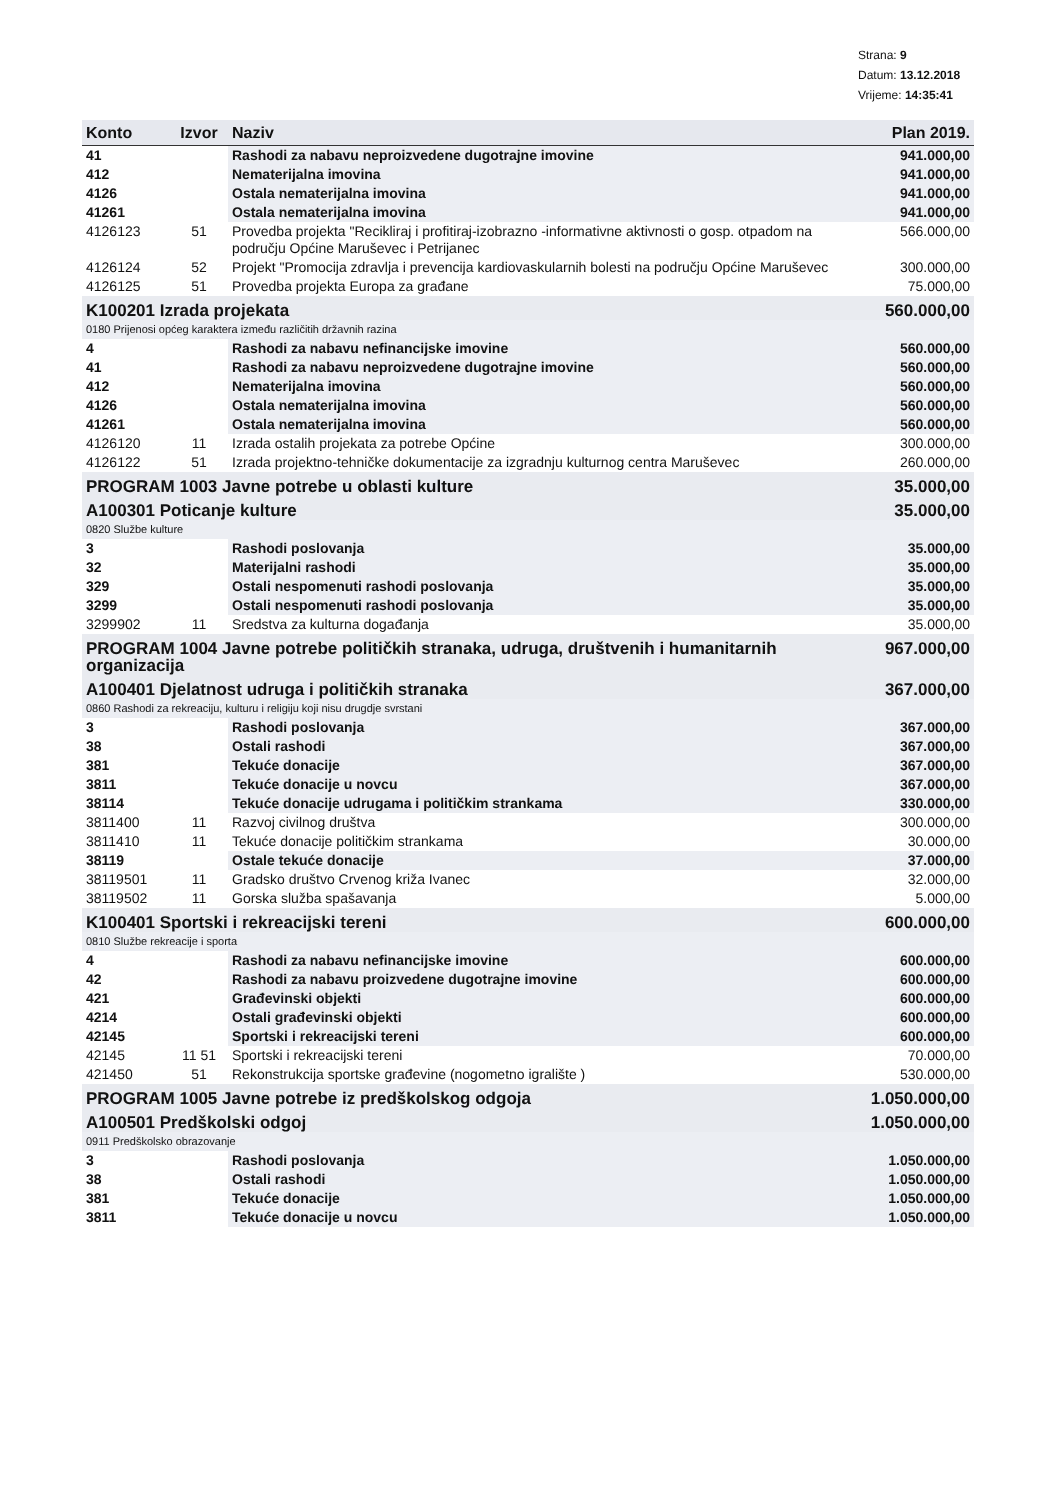Strana: 9
Datum: 13.12.2018
Vrijeme: 14:35:41
| Konto | Izvor | Naziv | Plan 2019. |
| --- | --- | --- | --- |
| 41 | | Rashodi za nabavu neproizvedene dugotrajne imovine | 941.000,00 |
| 412 | | Nematerijalna imovina | 941.000,00 |
| 4126 | | Ostala nematerijalna imovina | 941.000,00 |
| 41261 | | Ostala nematerijalna imovina | 941.000,00 |
| 4126123 | 51 | Provedba projekta "Recikliraj i profitiraj-izobrazno -informativne aktivnosti o gosp. otpadom na području Općine Maruševec i Petrijanec | 566.000,00 |
| 4126124 | 52 | Projekt "Promocija zdravlja i prevencija kardiovaskularnih bolesti na području Općine Maruševec | 300.000,00 |
| 4126125 | 51 | Provedba projekta Europa za građane | 75.000,00 |
| K100201 Izrada projekata | | | 560.000,00 |
| 0180 Prijenosi općeg karaktera između različitih državnih razina | | | |
| 4 | | Rashodi za nabavu nefinancijske imovine | 560.000,00 |
| 41 | | Rashodi za nabavu neproizvedene dugotrajne imovine | 560.000,00 |
| 412 | | Nematerijalna imovina | 560.000,00 |
| 4126 | | Ostala nematerijalna imovina | 560.000,00 |
| 41261 | | Ostala nematerijalna imovina | 560.000,00 |
| 4126120 | 11 | Izrada ostalih projekata za potrebe Općine | 300.000,00 |
| 4126122 | 51 | Izrada projektno-tehničke dokumentacije za izgradnju kulturnog centra Maruševec | 260.000,00 |
| PROGRAM 1003 Javne potrebe u oblasti kulture | | | 35.000,00 |
| A100301 Poticanje kulture | | | 35.000,00 |
| 0820 Službe kulture | | | |
| 3 | | Rashodi poslovanja | 35.000,00 |
| 32 | | Materijalni rashodi | 35.000,00 |
| 329 | | Ostali nespomenuti rashodi poslovanja | 35.000,00 |
| 3299 | | Ostali nespomenuti rashodi poslovanja | 35.000,00 |
| 3299902 | 11 | Sredstva za kulturna događanja | 35.000,00 |
| PROGRAM 1004 Javne potrebe političkih stranaka, udruga, društvenih i humanitarnih organizacija | | | 967.000,00 |
| A100401 Djelatnost udruga i političkih stranaka | | | 367.000,00 |
| 0860 Rashodi za rekreaciju, kulturu i religiju koji nisu drugdje svrstani | | | |
| 3 | | Rashodi poslovanja | 367.000,00 |
| 38 | | Ostali rashodi | 367.000,00 |
| 381 | | Tekuće donacije | 367.000,00 |
| 3811 | | Tekuće donacije u novcu | 367.000,00 |
| 38114 | | Tekuće donacije udrugama i političkim strankama | 330.000,00 |
| 3811400 | 11 | Razvoj civilnog društva | 300.000,00 |
| 3811410 | 11 | Tekuće donacije političkim strankama | 30.000,00 |
| 38119 | | Ostale tekuće donacije | 37.000,00 |
| 38119501 | 11 | Gradsko društvo Crvenog križa Ivanec | 32.000,00 |
| 38119502 | 11 | Gorska služba spašavanja | 5.000,00 |
| K100401 Sportski i rekreacijski tereni | | | 600.000,00 |
| 0810 Službe rekreacije i sporta | | | |
| 4 | | Rashodi za nabavu nefinancijske imovine | 600.000,00 |
| 42 | | Rashodi za nabavu proizvedene dugotrajne imovine | 600.000,00 |
| 421 | | Građevinski objekti | 600.000,00 |
| 4214 | | Ostali građevinski objekti | 600.000,00 |
| 42145 | | Sportski i rekreacijski tereni | 600.000,00 |
| 42145 | 11 51 | Sportski i rekreacijski tereni | 70.000,00 |
| 421450 | 51 | Rekonstrukcija sportske građevine (nogometno igralište ) | 530.000,00 |
| PROGRAM 1005 Javne potrebe iz predškolskog odgoja | | | 1.050.000,00 |
| A100501 Predškolski odgoj | | | 1.050.000,00 |
| 0911 Predškolsko obrazovanje | | | |
| 3 | | Rashodi poslovanja | 1.050.000,00 |
| 38 | | Ostali rashodi | 1.050.000,00 |
| 381 | | Tekuće donacije | 1.050.000,00 |
| 3811 | | Tekuće donacije u novcu | 1.050.000,00 |